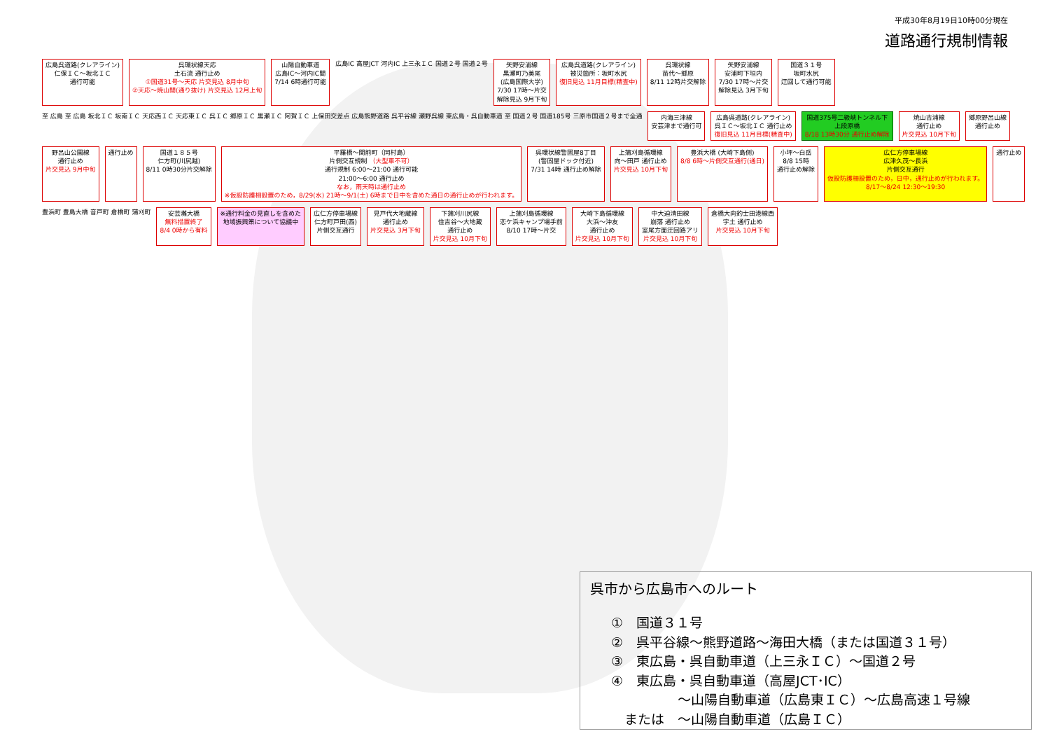平成30年8月19日10時00分現在
道路通行規制情報
広島呉道路(クレアライン)
仁保ＩＣ～坂北ＩＣ
通行可能
呉環状線天応
土石流 通行止め
①国道31号～天応 片交見込 8月中旬
②天応～焼山間(通り抜け) 片交見込 12月上旬
山陽自動車道
広島IC～河内IC間
7/14 6時通行可能
広島IC 高屋JCT 河内IC 上三永ＩＣ 国道２号 国道２号
矢野安浦線
黒瀬町乃美尾
(広島国際大学)
7/30 17時～片交
解除見込 9月下旬
広島呉道路(クレアライン)
被災箇所：坂町水尻
復旧見込 11月目標(精査中)
呉環状線
苗代～郷原
8/11 12時片交解除
矢野安浦線
安浦町下垣内
7/30 17時～片交
解除見込 3月下旬
国道３１号
坂町水尻
迂回して通行可能
至 広島 至 広島 坂北ＩＣ 坂南ＩＣ 天応西ＩＣ 天応東ＩＣ 呉ＩＣ 郷原ＩＣ 黒瀬ＩＣ 阿賀ＩＣ 上保田交差点 広島熊野道路 呉平谷線 瀬野呉線 東広島・呉自動車道 至 国道２号 国道185号 三原市国道２号まで全通
内海三津線
安芸津まで通行可
広島呉道路(クレアライン)
呉ＩＣ～坂北ＩＣ 通行止め
復旧見込 11月目標(精査中)
国道375号二級峡トンネル下
上段原橋
8/18 13時30分 通行止め解除
焼山吉浦線
通行止め
片交見込 10月下旬
郷原野呂山線
通行止め
野呂山公園線
通行止め
片交見込 9月中旬
通行止め
国道１８５号
仁方町(川尻越)
8/11 0時30分片交解除
平羅橋～関前町（岡村島）
片側交互規制 （大型車不可）
通行規制 6:00～21:00 通行可能
21:00～6:00 通行止め
なお，雨天時は通行止め
※仮設防護柵設置のため，8/29(水) 21時～9/1(土) 6時まで日中を含めた通日の通行止めが行われます。
呉環状線警固屋8丁目
(警固屋ドック付近)
7/31 14時 通行止め解除
上蒲刈島循環線
向～田戸 通行止め
片交見込 10月下旬
豊浜大橋 (大崎下島側)
8/8 6時～片側交互通行(通日)
小坪～白岳
8/8 15時
通行止め解除
広仁方停車場線
広津久茂～長浜
片側交互通行
仮設防護柵設置のため，日中，通行止めが行われます。
8/17～8/24 12:30～19:30
通行止め
豊浜町 豊島大橋 音戸町 倉橋町 蒲刈町
安芸灘大橋
無料措置終了
8/4 0時から有料
※通行料金の見直しを含めた
地域振興策について協議中
広仁方停車場線
仁方町戸田(西)
片側交互通行
見戸代大地蔵線
通行止め
片交見込 3月下旬
下蒲刈川尻線
住吉谷～大地蔵
通行止め
片交見込 10月下旬
上蒲刈島循環線
恋ケ浜キャンプ場手前
8/10 17時～片交
大崎下島循環線
大浜～沖友
通行止め
片交見込 10月下旬
中大迫清田線
崩落 通行止め
室尾方面迂回路アリ
片交見込 10月下旬
倉橋大向釣士田港線西
宇土 通行止め
片交見込 10月下旬
呉市から広島市へのルート
①　国道３１号
②　呉平谷線～熊野道路～海田大橋（または国道３１号）
③　東広島・呉自動車道（上三永ＩＣ）～国道２号
④　東広島・呉自動車道（高屋JCT･IC）
　　　　　～山陽自動車道（広島東ＩＣ）～広島高速１号線
　または　～山陽自動車道（広島ＩＣ）